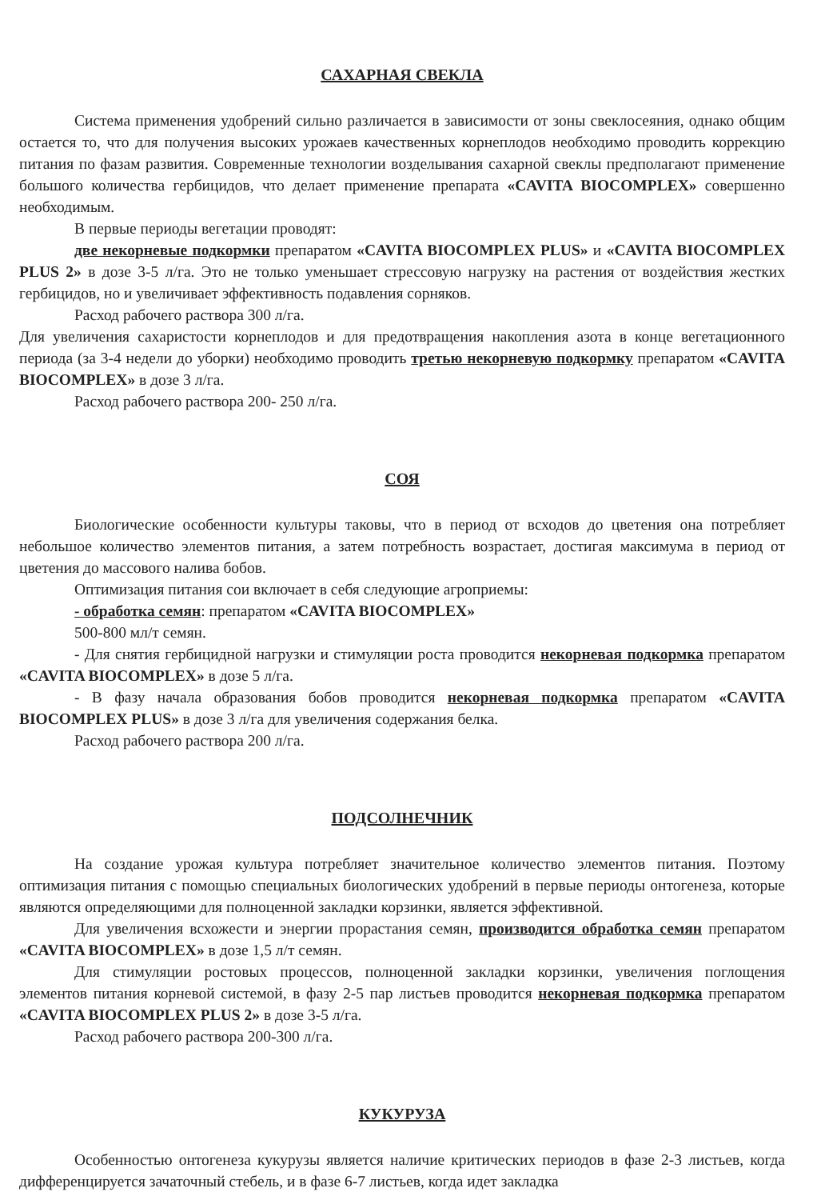САХАРНАЯ СВЕКЛА
Система применения удобрений сильно различается в зависимости от зоны свеклосеяния, однако общим остается то, что для получения высоких урожаев качественных корнеплодов необходимо проводить коррекцию питания по фазам развития. Современные технологии возделывания сахарной свеклы предполагают применение большого количества гербицидов, что делает применение препарата «CAVITA BIOCOMPLEX» совершенно необходимым.
В первые периоды вегетации проводят:
две некорневые подкормки препаратом «CAVITA BIOCOMPLEX PLUS» и «CAVITA BIOCOMPLEX PLUS 2» в дозе 3-5 л/га. Это не только уменьшает стрессовую нагрузку на растения от воздействия жестких гербицидов, но и увеличивает эффективность подавления сорняков.
Расход рабочего раствора 300 л/га.
Для увеличения сахаристости корнеплодов и для предотвращения накопления азота в конце вегетационного периода (за 3-4 недели до уборки) необходимо проводить третью некорневую подкормку препаратом «CAVITA BIOCOMPLEX» в дозе 3 л/га.
Расход рабочего раствора 200- 250 л/га.
СОЯ
Биологические особенности культуры таковы, что в период от всходов до цветения она потребляет небольшое количество элементов питания, а затем потребность возрастает, достигая максимума в период от цветения до массового налива бобов.
Оптимизация питания сои включает в себя следующие агроприемы:
- обработка семян: препаратом «CAVITA BIOCOMPLEX»
500-800 мл/т семян.
- Для снятия гербицидной нагрузки и стимуляции роста проводится некорневая подкормка препаратом «CAVITA BIOCOMPLEX» в дозе 5 л/га.
- В фазу начала образования бобов проводится некорневая подкормка препаратом «CAVITA BIOCOMPLEX PLUS» в дозе 3 л/га для увеличения содержания белка.
Расход рабочего раствора 200 л/га.
ПОДСОЛНЕЧНИК
На создание урожая культура потребляет значительное количество элементов питания. Поэтому оптимизация питания с помощью специальных биологических удобрений в первые периоды онтогенеза, которые являются определяющими для полноценной закладки корзинки, является эффективной.
Для увеличения всхожести и энергии прорастания семян, производится обработка семян препаратом «CAVITA BIOCOMPLEX» в дозе 1,5 л/т семян.
Для стимуляции ростовых процессов, полноценной закладки корзинки, увеличения поглощения элементов питания корневой системой, в фазу 2-5 пар листьев проводится некорневая подкормка препаратом «CAVITA BIOCOMPLEX PLUS 2» в дозе 3-5 л/га.
Расход рабочего раствора 200-300 л/га.
КУКУРУЗА
Особенностью онтогенеза кукурузы является наличие критических периодов в фазе 2-3 листьев, когда дифференцируется зачаточный стебель, и в фазе 6-7 листьев, когда идет закладка